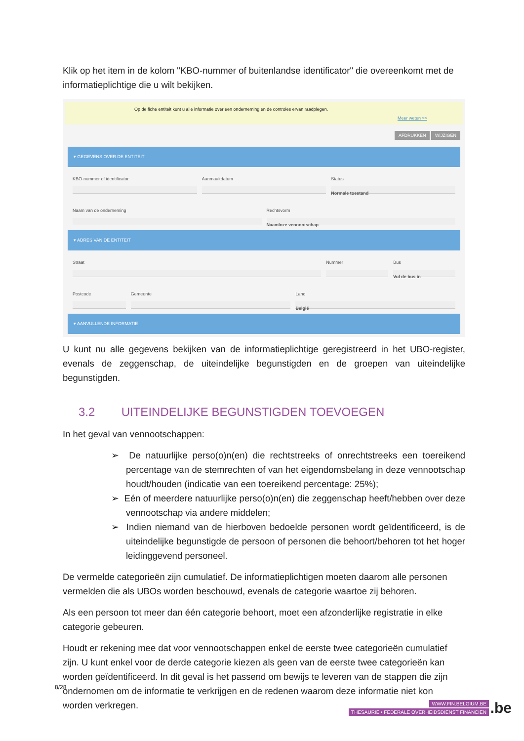Klik op het item in de kolom "KBO-nummer of buitenlandse identificator" die overeenkomt met de informatieplichtige die u wilt bekijken.
Op de fiche entiteit kunt u alle informatie over een onderneming en de controles ervan raadplegen.
Meer weten >>
AFDRUKKEN WIJZIGEN
▾ GEGEVENS OVER DE ENTITEIT
KBO-nummer of identificator Aanmaakdatum Status
Normale toestand
Naam van de onderneming Rechtsvorm
Naamloze vennootschap
▾ ADRES VAN DE ENTITEIT
Straat Nummer Bus
Vul de bus in
Postcode Gemeente Land
België
▾ AANVULLENDE INFORMATIE
U kunt nu alle gegevens bekijken van de informatieplichtige geregistreerd in het UBO-register, evenals de zeggenschap, de uiteindelijke begunstigden en de groepen van uiteindelijke begunstigden.
3.2 UITEINDELIJKE BEGUNSTIGDEN TOEVOEGEN
In het geval van vennootschappen:
➢ De natuurlijke perso(o)n(en) die rechtstreeks of onrechtstreeks een toereikend percentage van de stemrechten of van het eigendomsbelang in deze vennootschap houdt/houden (indicatie van een toereikend percentage: 25%);
➢ Eén of meerdere natuurlijke perso(o)n(en) die zeggenschap heeft/hebben over deze vennootschap via andere middelen;
➢ Indien niemand van de hierboven bedoelde personen wordt geïdentificeerd, is de uiteindelijke begunstigde de persoon of personen die behoort/behoren tot het hoger leidinggevend personeel.
De vermelde categorieën zijn cumulatief. De informatieplichtigen moeten daarom alle personen vermelden die als UBOs worden beschouwd, evenals de categorie waartoe zij behoren.
Als een persoon tot meer dan één categorie behoort, moet een afzonderlijke registratie in elke categorie gebeuren.
Houdt er rekening mee dat voor vennootschappen enkel de eerste twee categorieën cumulatief zijn. U kunt enkel voor de derde categorie kiezen als geen van de eerste twee categorieën kan worden geïdentificeerd. In dit geval is het passend om bewijs te leveren van de stappen die zijn ondernomen om de informatie te verkrijgen en de redenen waarom deze informatie niet kon worden verkregen.
8/28
WWW.FIN.BELGIUM.BE
THESAURIE • FEDERALE OVERHEIDSDIENST FINANCIEN
.be